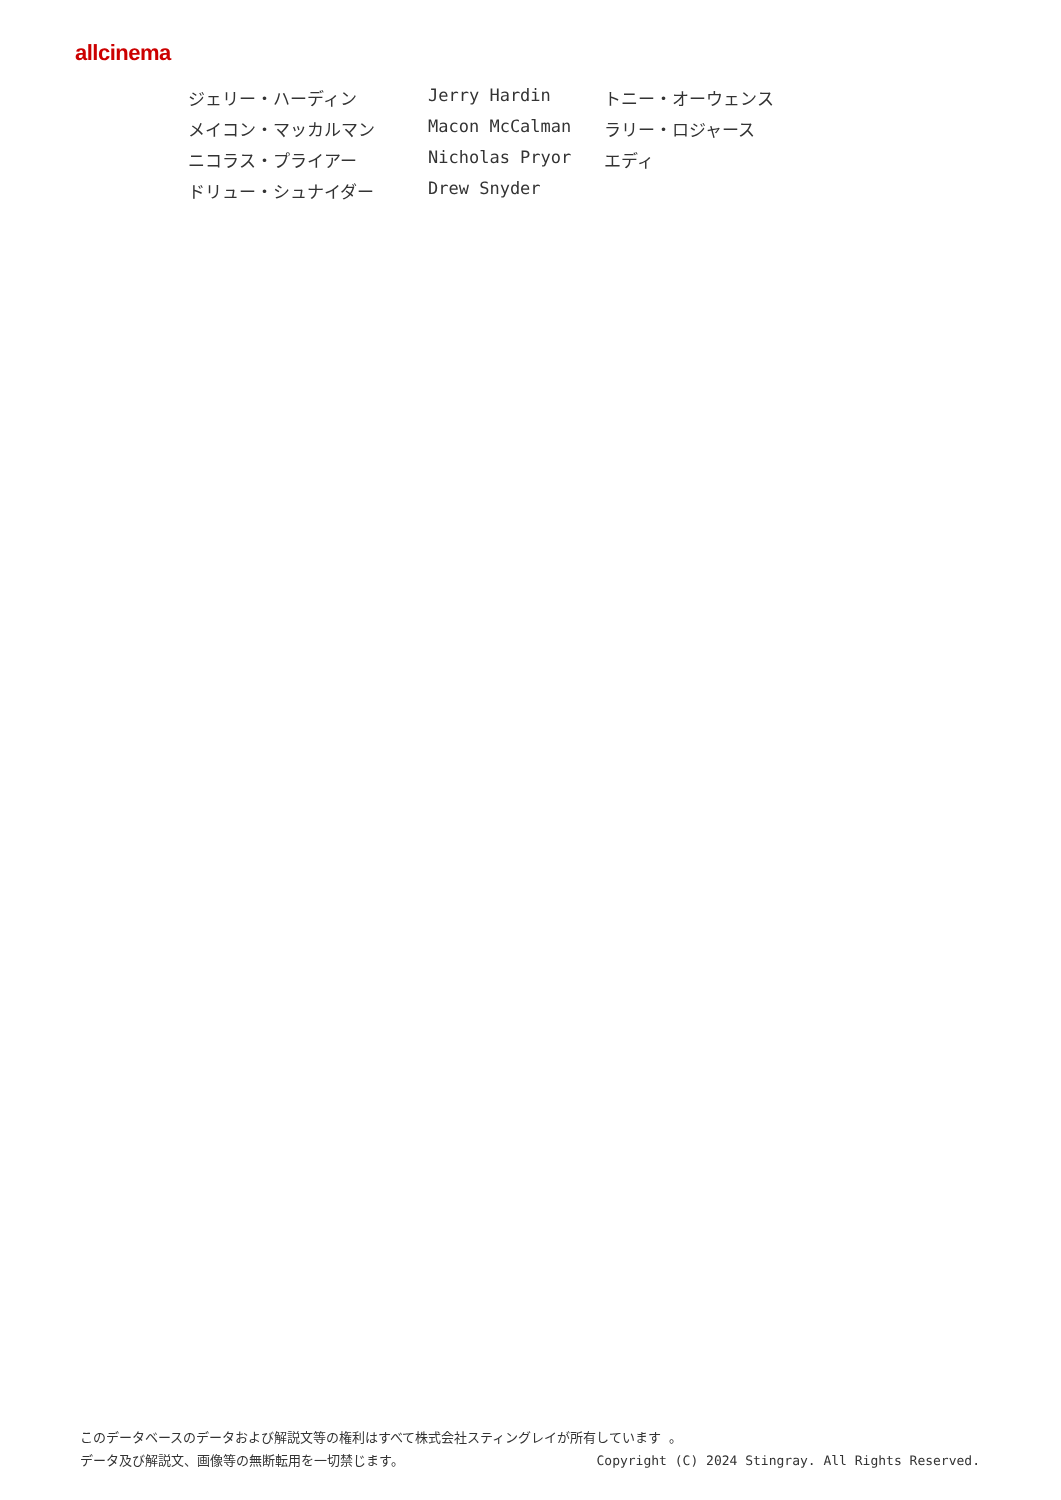allcinema
| ジェリー・ハーディン | Jerry Hardin | トニー・オーウェンス |
| メイコン・マッカルマン | Macon McCalman | ラリー・ロジャース |
| ニコラス・プライアー | Nicholas Pryor | エディ |
| ドリュー・シュナイダー | Drew Snyder | |
このデータベースのデータおよび解説文等の権利はすべて株式会社スティングレイが所有しています 。
データ及び解説文、画像等の無断転用を一切禁じます。 Copyright (C) 2024 Stingray. All Rights Reserved.